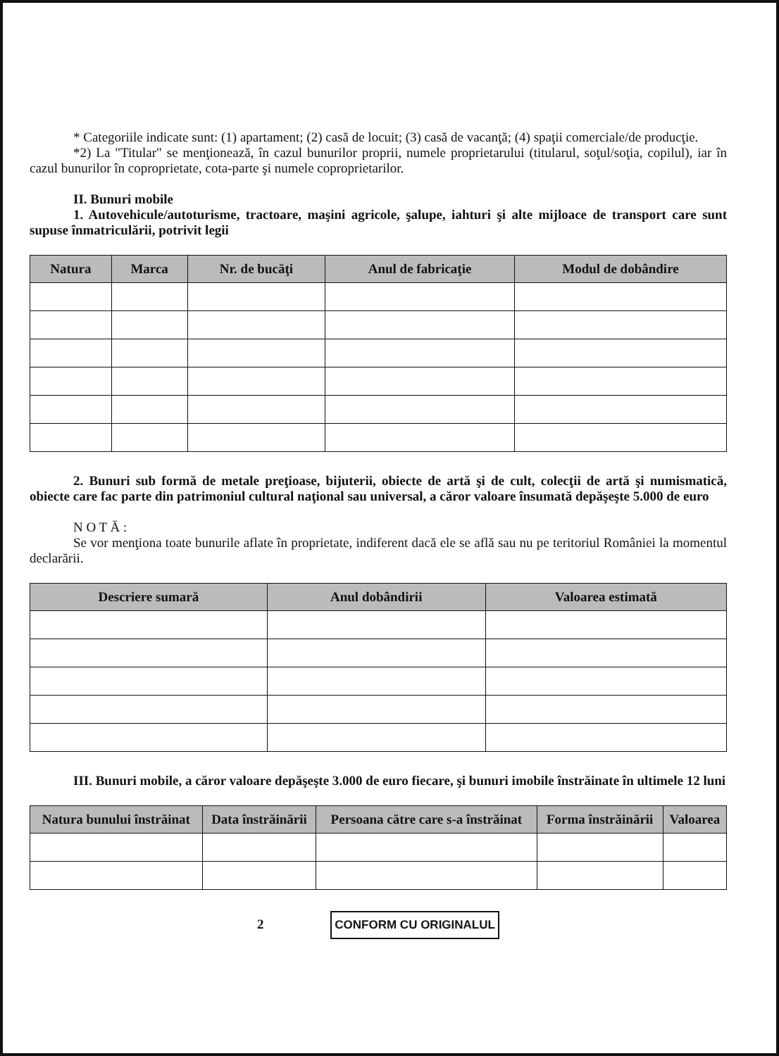* Categoriile indicate sunt: (1) apartament; (2) casă de locuit; (3) casă de vacanţă; (4) spaţii comerciale/de producţie.
*2) La "Titular" se menţionează, în cazul bunurilor proprii, numele proprietarului (titularul, soţul/soţia, copilul), iar în cazul bunurilor în coproprietate, cota-parte şi numele coproprietarilor.
II. Bunuri mobile
1. Autovehicule/autoturisme, tractoare, maşini agricole, şalupe, iahturi şi alte mijloace de transport care sunt supuse înmatriculării, potrivit legii
| Natura | Marca | Nr. de bucăţi | Anul de fabricaţie | Modul de dobândire |
| --- | --- | --- | --- | --- |
2. Bunuri sub formă de metale preţioase, bijuterii, obiecte de artă şi de cult, colecţii de artă şi numismatică, obiecte care fac parte din patrimoniul cultural naţional sau universal, a căror valoare însumată depăşeşte 5.000 de euro
N O T Ă :
Se vor menţiona toate bunurile aflate în proprietate, indiferent dacă ele se află sau nu pe teritoriul României la momentul declarării.
| Descriere sumară | Anul dobândirii | Valoarea estimată |
| --- | --- | --- |
III. Bunuri mobile, a căror valoare depăşeşte 3.000 de euro fiecare, şi bunuri imobile înstrăinate în ultimele 12 luni
| Natura bunului înstrăinat | Data înstrăinării | Persoana către care s-a înstrăinat | Forma înstrăinării | Valoarea |
| --- | --- | --- | --- | --- |
2 CONFORM CU ORIGINALUL